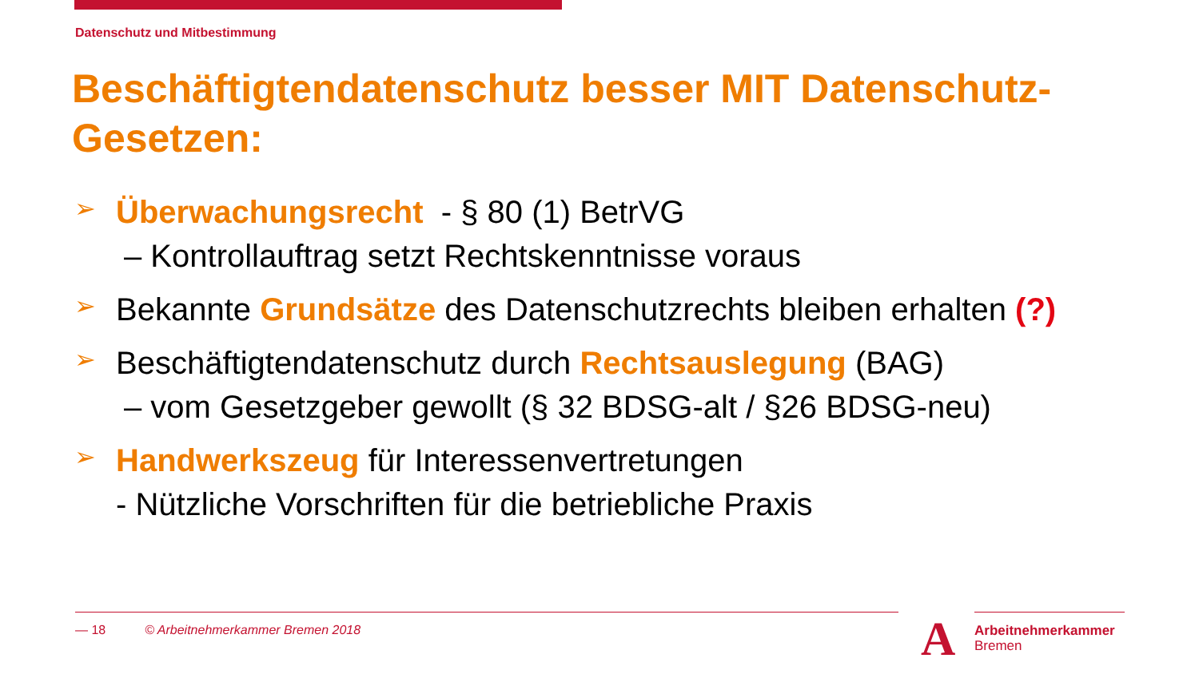Datenschutz und Mitbestimmung
Beschäftigtendatenschutz besser MIT Datenschutz-Gesetzen:
➢
Überwachungsrecht - § 80 (1) BetrVG
– Kontrollauftrag setzt Rechtskenntnisse voraus
➢
Bekannte Grundsätze des Datenschutzrechts bleiben erhalten (?)
➢
Beschäftigtendatenschutz durch Rechtsauslegung (BAG)
– vom Gesetzgeber gewollt (§ 32 BDSG-alt / §26 BDSG-neu)
➢
Handwerkszeug für Interessenvertretungen
- Nützliche Vorschriften für die betriebliche Praxis
— 18 © Arbeitnehmerkammer Bremen 2018
A
Arbeitnehmerkammer
Bremen